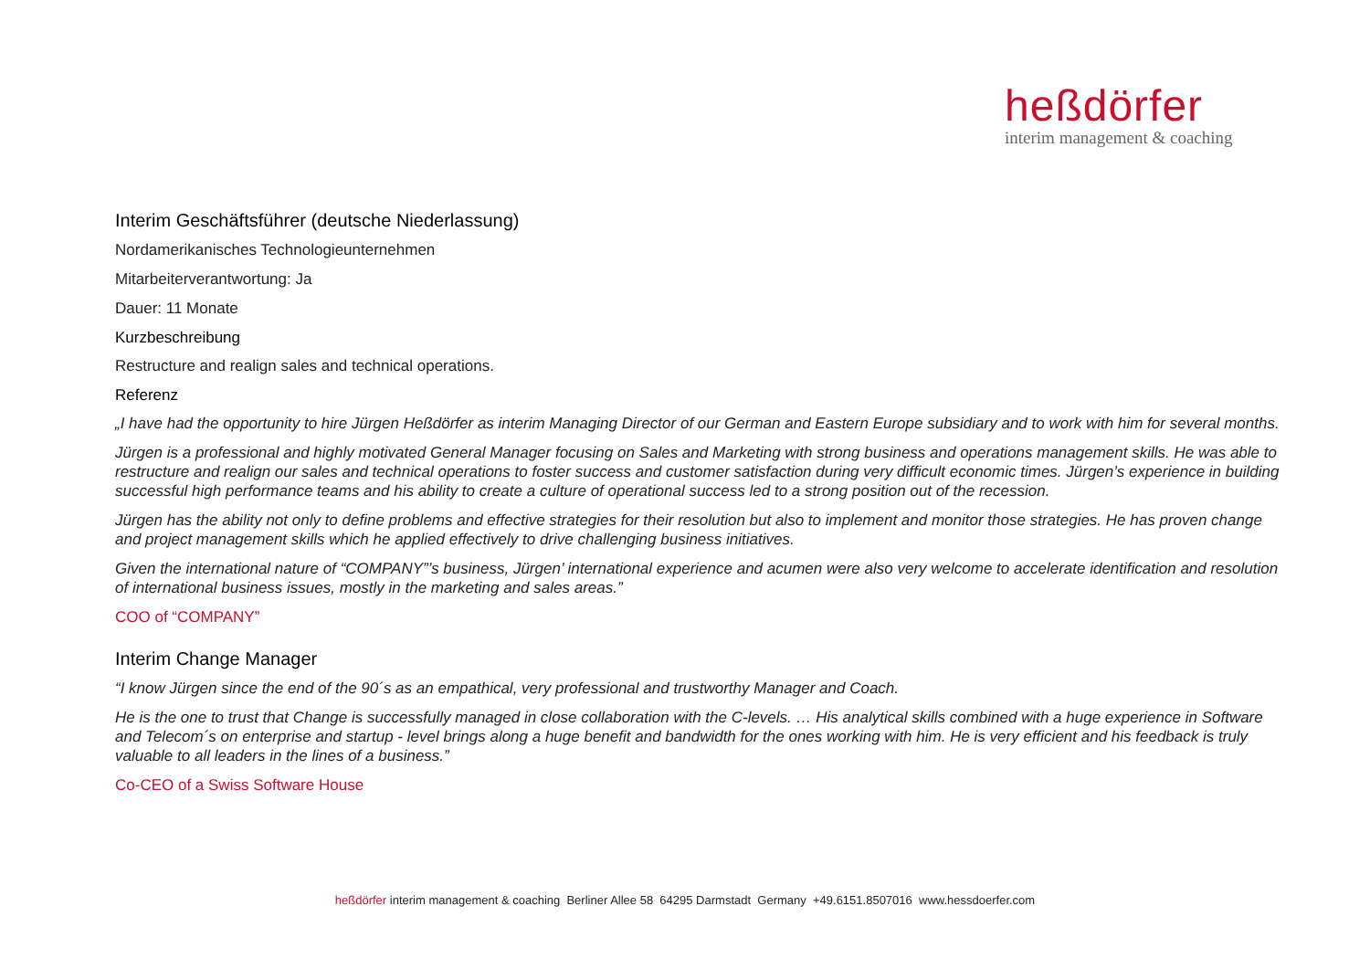heßdörfer
interim management & coaching
Interim Geschäftsführer (deutsche Niederlassung)
Nordamerikanisches Technologieunternehmen
Mitarbeiterverantwortung: Ja
Dauer: 11 Monate
Kurzbeschreibung
Restructure and realign sales and technical operations.
Referenz
„I have had the opportunity to hire Jürgen Heßdörfer as interim Managing Director of our German and Eastern Europe subsidiary and to work with him for several months.
Jürgen is a professional and highly motivated General Manager focusing on Sales and Marketing with strong business and operations management skills. He was able to restructure and realign our sales and technical operations to foster success and customer satisfaction during very difficult economic times. Jürgen’s experience in building successful high performance teams and his ability to create a culture of operational success led to a strong position out of the recession.
Jürgen has the ability not only to define problems and effective strategies for their resolution but also to implement and monitor those strategies. He has proven change and project management skills which he applied effectively to drive challenging business initiatives.
Given the international nature of “COMPANY”’s business, Jürgen’ international experience and acumen were also very welcome to accelerate identification and resolution of international business issues, mostly in the marketing and sales areas.”
COO of “COMPANY”
Interim Change Manager
“I know Jürgen since the end of the 90´s as an empathical, very professional and trustworthy Manager and Coach.
He is the one to trust that Change is successfully managed in close collaboration with the C-levels. … His analytical skills combined with a huge experience in Software and Telecom´s on enterprise and startup - level brings along a huge benefit and bandwidth for the ones working with him. He is very efficient and his feedback is truly valuable to all leaders in the lines of a business.”
Co-CEO of a Swiss Software House
heßdörfer interim management & coaching Berliner Allee 58 64295 Darmstadt Germany +49.6151.8507016 www.hessdoerfer.com